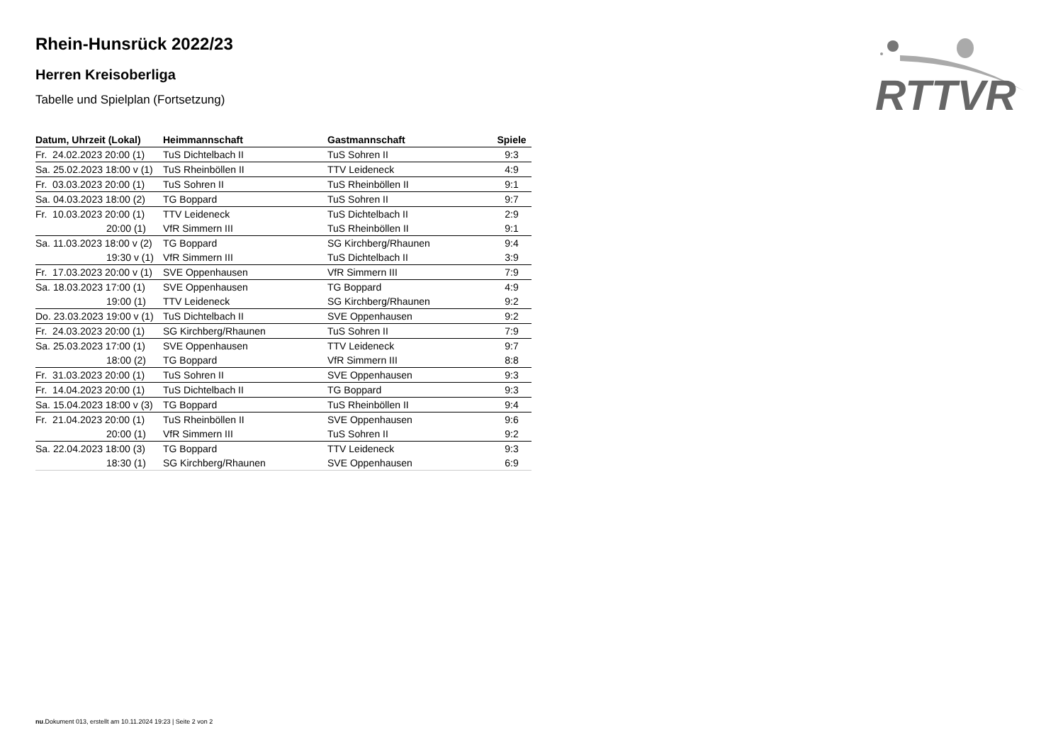Rhein-Hunsrück 2022/23
Herren Kreisoberliga
Tabelle und Spielplan (Fortsetzung)
| Datum, Uhrzeit (Lokal) | Heimmannschaft | Gastmannschaft | Spiele |
| --- | --- | --- | --- |
| Fr. 24.02.2023 20:00 (1) | TuS Dichtelbach II | TuS Sohren II | 9:3 |
| Sa. 25.02.2023 18:00 v (1) | TuS Rheinböllen II | TTV Leideneck | 4:9 |
| Fr. 03.03.2023 20:00 (1) | TuS Sohren II | TuS Rheinböllen II | 9:1 |
| Sa. 04.03.2023 18:00 (2) | TG Boppard | TuS Sohren II | 9:7 |
| Fr. 10.03.2023 20:00 (1) | TTV Leideneck | TuS Dichtelbach II | 2:9 |
| 20:00 (1) | VfR Simmern III | TuS Rheinböllen II | 9:1 |
| Sa. 11.03.2023 18:00 v (2) | TG Boppard | SG Kirchberg/Rhaunen | 9:4 |
| 19:30 v (1) | VfR Simmern III | TuS Dichtelbach II | 3:9 |
| Fr. 17.03.2023 20:00 v (1) | SVE Oppenhausen | VfR Simmern III | 7:9 |
| Sa. 18.03.2023 17:00 (1) | SVE Oppenhausen | TG Boppard | 4:9 |
| 19:00 (1) | TTV Leideneck | SG Kirchberg/Rhaunen | 9:2 |
| Do. 23.03.2023 19:00 v (1) | TuS Dichtelbach II | SVE Oppenhausen | 9:2 |
| Fr. 24.03.2023 20:00 (1) | SG Kirchberg/Rhaunen | TuS Sohren II | 7:9 |
| Sa. 25.03.2023 17:00 (1) | SVE Oppenhausen | TTV Leideneck | 9:7 |
| 18:00 (2) | TG Boppard | VfR Simmern III | 8:8 |
| Fr. 31.03.2023 20:00 (1) | TuS Sohren II | SVE Oppenhausen | 9:3 |
| Fr. 14.04.2023 20:00 (1) | TuS Dichtelbach II | TG Boppard | 9:3 |
| Sa. 15.04.2023 18:00 v (3) | TG Boppard | TuS Rheinböllen II | 9:4 |
| Fr. 21.04.2023 20:00 (1) | TuS Rheinböllen II | SVE Oppenhausen | 9:6 |
| 20:00 (1) | VfR Simmern III | TuS Sohren II | 9:2 |
| Sa. 22.04.2023 18:00 (3) | TG Boppard | TTV Leideneck | 9:3 |
| 18:30 (1) | SG Kirchberg/Rhaunen | SVE Oppenhausen | 6:9 |
RTTVR
nu.Dokument 013, erstellt am 10.11.2024 19:23 | Seite 2 von 2